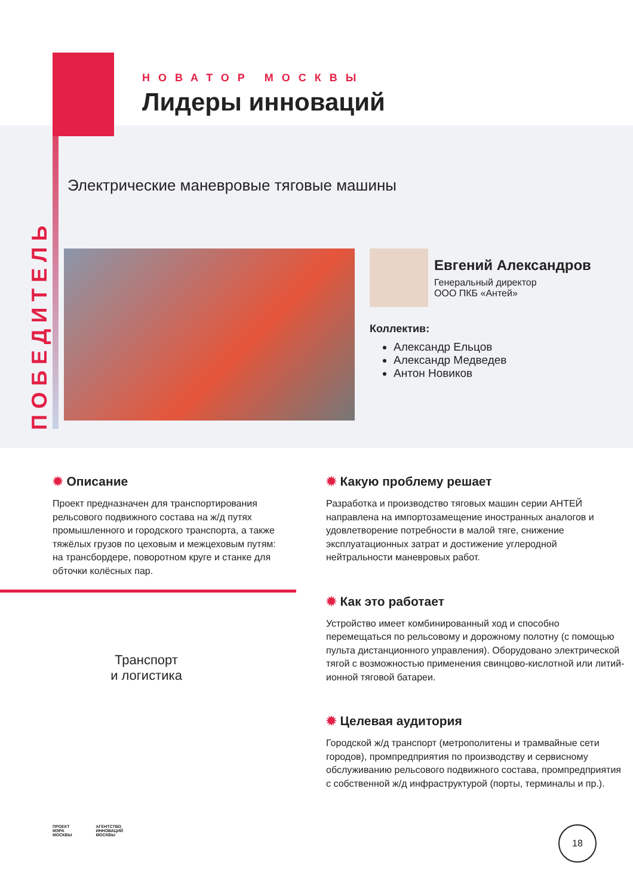НОВАТОР МОСКВЫ
Лидеры инноваций
Электрические маневровые тяговые машины
ПОБЕДИТЕЛЬ
Евгений Александров
Генеральный директор
ООО ПКБ «Антей»
Коллектив:
Александр Ельцов
Александр Медведев
Антон Новиков
✹ Описание
Проект предназначен для транспортирования рельсового подвижного состава на ж/д путях промышленного и городского транспорта, а также тяжёлых грузов по цеховым и межцеховым путям: на трансбордере, поворотном круге и станке для обточки колёсных пар.
Транспорт
и логистика
✹ Какую проблему решает
Разработка и производство тяговых машин серии АНТЕЙ направлена на импортозамещение иностранных аналогов и удовлетворение потребности в малой тяге, снижение эксплуатационных затрат и достижение углеродной нейтральности маневровых работ.
✹ Как это работает
Устройство имеет комбинированный ход и способно перемещаться по рельсовому и дорожному полотну (с помощью пульта дистанционного управления). Оборудовано электрической тягой с возможностью применения свинцово-кислотной или литий-ионной тяговой батареи.
✹ Целевая аудитория
Городской ж/д транспорт (метрополитены и трамвайные сети городов), промпредприятия по производству и сервисному обслуживанию рельсового подвижного состава, промпредприятия с собственной ж/д инфраструктурой (порты, терминалы и пр.).
ПРОЕКТ
МЭРА
МОСКВЫ
АГЕНТСТВО
ИННОВАЦИЙ
МОСКВЫ
18